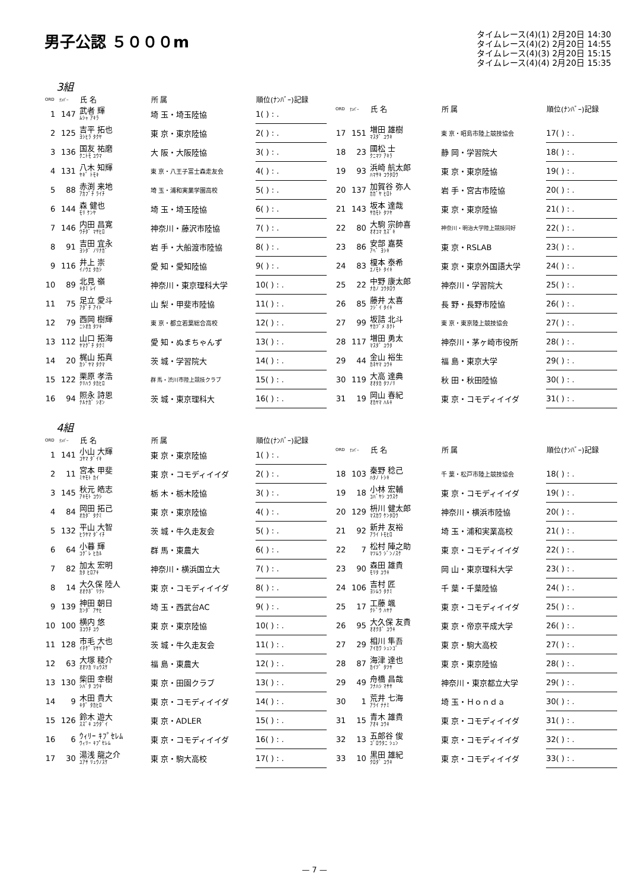男子公認 ５０００m
タイムレース(4)(1) 2月20日 14:30
タイムレース(4)(2) 2月20日 14:55
タイムレース(4)(3) 2月20日 15:15
タイムレース(4)(4) 2月20日 15:35
3組
| ORD | ﾅﾝﾊﾞｰ | 氏 名 | 所 属 | 順位(ﾅﾝﾊﾞｰ)記録 |
| --- | --- | --- | --- | --- |
| 1 | 147 | 武者 輝 ﾑｼｬ ｱｷﾗ | 埼 玉・埼玉陸協 | 1( ) : . |
| 2 | 125 | 吉平 拓也 ﾖｼﾋﾗ ﾀｸﾔ | 東 京・東京陸協 | 2( ) : . |
| 3 | 136 | 国友 祐磨 ｸﾆﾄﾓ ﾕｳﾏ | 大 阪・大阪陸協 | 3( ) : . |
| 4 | 131 | 八木 知輝 ﾔｷﾞ ﾄﾓｷ | 東 京・八王子富士森走友会 | 4( ) : . |
| 5 | 88 | 赤渕 来地 ｱｶﾌﾞﾁ ﾗｲﾁ | 埼 玉・浦和実業学園高校 | 5( ) : . |
| 6 | 144 | 森 健也 ﾓﾘ ｹﾝﾔ | 埼 玉・埼玉陸協 | 6( ) : . |
| 7 | 146 | 内田 昌寛 ｳﾁﾀﾞ ﾏｻﾋﾛ | 神奈川・藤沢市陸協 | 7( ) : . |
| 8 | 91 | 吉田 宜永 ﾖｼﾀﾞ ﾉﾘﾅｶﾞ | 岩 手・大船渡市陸協 | 8( ) : . |
| 9 | 116 | 井上 崇 ｲﾉｳｴ ﾀｶｼ | 愛 知・愛知陸協 | 9( ) : . |
| 10 | 89 | 北見 嶺 ｷﾀﾐ ﾚｲ | 神奈川・東京理科大学 | 10( ) : . |
| 11 | 75 | 足立 愛斗 ｱﾀﾞﾁ ｱｲﾄ | 山 梨・甲斐市陸協 | 11( ) : . |
| 12 | 79 | 西岡 樹輝 ﾆｼｵｶ ﾀﾂｷ | 東 京・都立若葉総合高校 | 12( ) : . |
| 13 | 112 | 山口 拓海 ﾔﾏｸﾞﾁ ﾀｸﾐ | 愛 知・ぬまちゃんず | 13( ) : . |
| 14 | 20 | 梶山 拓真 ｶｼﾞﾔﾏ ﾀｸﾏ | 茨 城・学習院大 | 14( ) : . |
| 15 | 122 | 栗原 孝浩 ｸﾘﾊﾗ ﾀｶﾋﾛ | 群 馬・渋川市陸上競技クラブ | 15( ) : . |
| 16 | 94 | 照永 詩恩 ﾃﾙﾅｶﾞ ｼｵﾝ | 茨 城・東京理科大 | 16( ) : . |
| ORD | ﾅﾝﾊﾞｰ | 氏 名 | 所 属 | 順位(ﾅﾝﾊﾞｰ)記録 |
| --- | --- | --- | --- | --- |
| 17 | 151 | 増田 雄樹 ﾏｽﾀﾞ ﾕｳｷ | 東 京・昭島市陸上競技協会 | 17( ) : . |
| 18 | 23 | 國松 士 ｸﾆﾏﾂ ｱｷﾗ | 静 岡・学習院大 | 18( ) : . |
| 19 | 93 | 浜崎 航太郎 ﾊﾏｻｷ ｺｳﾀﾛｳ | 東 京・東京陸協 | 19( ) : . |
| 20 | 137 | 加賀谷 弥人 ｶｶﾞﾔ ﾋﾛﾄ | 岩 手・宮古市陸協 | 20( ) : . |
| 21 | 143 | 坂本 達哉 ｻｶﾓﾄ ﾀﾂﾔ | 東 京・東京陸協 | 21( ) : . |
| 22 | 80 | 大駒 宗帥喜 ｵｵｺﾏ ｶｽﾞｷ | 神奈川・明治大学陸上競技同好 | 22( ) : . |
| 23 | 86 | 安部 嘉葵 ｱﾍﾞ ﾖｼｷ | 東 京・RSLAB | 23( ) : . |
| 24 | 83 | 榎本 泰希 ｴﾉﾓﾄ ﾀｲｷ | 東 京・東京外国語大学 | 24( ) : . |
| 25 | 22 | 中野 康太郎 ﾅｶﾉ ｺｳﾀﾛｳ | 神奈川・学習院大 | 25( ) : . |
| 26 | 85 | 藤井 太喜 ﾌｼﾞｲ ﾀｲｷ | 長 野・長野市陸協 | 26( ) : . |
| 27 | 99 | 坂詰 北斗 ｻｶﾂﾞﾒ ﾎｸﾄ | 東 京・東京陸上競技協会 | 27( ) : . |
| 28 | 117 | 増田 勇太 ﾏｽﾀﾞ ﾕｳﾀ | 神奈川・茅ヶ崎市役所 | 28( ) : . |
| 29 | 44 | 金山 裕生 ｶﾈﾔﾏ ﾕｳｷ | 福 島・東京大学 | 29( ) : . |
| 30 | 119 | 大高 達典 ｵｵﾀｶ ﾀﾂﾉﾘ | 秋 田・秋田陸協 | 30( ) : . |
| 31 | 19 | 岡山 春紀 ｵｶﾔﾏ ﾊﾙｷ | 東 京・コモディイイダ | 31( ) : . |
4組
| ORD | ﾅﾝﾊﾞｰ | 氏 名 | 所 属 | 順位(ﾅﾝﾊﾞｰ)記録 |
| --- | --- | --- | --- | --- |
| 1 | 141 | 小山 大輝 ｺﾔﾏ ﾀﾞｲｷ | 東 京・東京陸協 | 1( ) : . |
| 2 | 11 | 宮本 甲斐 ﾐﾔﾓﾄ ｶｲ | 東 京・コモディイイダ | 2( ) : . |
| 3 | 145 | 秋元 皓志 ｱｷﾓﾄ ｺｳｼ | 栃 木・栃木陸協 | 3( ) : . |
| 4 | 84 | 岡田 拓己 ｵｶﾀﾞ ﾀｸﾐ | 東 京・東京陸協 | 4( ) : . |
| 5 | 132 | 平山 大智 ﾋﾗﾔﾏ ﾀﾞｲﾁ | 茨 城・牛久走友会 | 5( ) : . |
| 6 | 64 | 小暮 輝 ｺｸﾞﾚ ﾋｶﾙ | 群 馬・東農大 | 6( ) : . |
| 7 | 82 | 加太 宏明 ｶﾀ ﾋﾛｱｷ | 神奈川・横浜国立大 | 7( ) : . |
| 8 | 14 | 大久保 陸人 ｵｵｸﾎﾞ ﾘｸﾄ | 東 京・コモディイイダ | 8( ) : . |
| 9 | 139 | 神田 朝日 ｶﾝﾀﾞ ｱｻﾋ | 埼 玉・西武台AC | 9( ) : . |
| 10 | 100 | 横内 悠 ﾖｺｳﾁ ﾕｳ | 東 京・東京陸協 | 10( ) : . |
| 11 | 128 | 市毛 大也 ｲﾁｹﾞ ﾏｻﾔ | 茨 城・牛久走友会 | 11( ) : . |
| 12 | 63 | 大塚 稜介 ｵｵﾂｶ ﾘｮｳｽｹ | 福 島・東農大 | 12( ) : . |
| 13 | 130 | 柴田 幸樹 ｼﾊﾞﾀ ｺｳｷ | 東 京・田園クラブ | 13( ) : . |
| 14 | 9 | 木田 貴大 ｷﾀﾞ ﾀｶﾋﾛ | 東 京・コモディイイダ | 14( ) : . |
| 15 | 126 | 鈴木 遊大 ｽｽﾞｷ ﾕｳﾀﾞｲ | 東 京・ADLER | 15( ) : . |
| 16 | 6 | ｳｨﾘｰ ｷﾌﾟｾﾚﾑ ｳｨﾘｰ ｷﾌﾟｾﾚﾑ | 東 京・コモディイイダ | 16( ) : . |
| 17 | 30 | 湯浅 龍之介 ﾕｱｻ ﾘｭｳﾉｽｹ | 東 京・駒大高校 | 17( ) : . |
| ORD | ﾅﾝﾊﾞｰ | 氏 名 | 所 属 | 順位(ﾅﾝﾊﾞｰ)記録 |
| --- | --- | --- | --- | --- |
| 18 | 103 | 秦野 稔己 ﾊﾀﾉ ﾄｼｷ | 千 葉・松戸市陸上競技協会 | 18( ) : . |
| 19 | 18 | 小林 宏輔 ｺﾊﾞﾔｼ ｺｳｽｹ | 東 京・コモディイイダ | 19( ) : . |
| 20 | 129 | 枡川 健太郎 ﾏｽｶﾜ ｹﾝﾀﾛｳ | 神奈川・横浜市陸協 | 20( ) : . |
| 21 | 92 | 新井 友裕 ｱﾗｲ ﾄﾓﾋﾛ | 埼 玉・浦和実業高校 | 21( ) : . |
| 22 | 7 | 松村 陣之助 ﾏﾂﾑﾗ ｼﾞﾝﾉｽｹ | 東 京・コモディイイダ | 22( ) : . |
| 23 | 90 | 森田 雄貴 ﾓﾘﾀ ﾕｳｷ | 岡 山・東京理科大学 | 23( ) : . |
| 24 | 106 | 吉村 匠 ﾖｼﾑﾗ ﾀｸﾐ | 千 葉・千葉陸協 | 24( ) : . |
| 25 | 17 | 工藤 颯 ｸﾄﾞｳ ﾊﾔﾃ | 東 京・コモディイイダ | 25( ) : . |
| 26 | 95 | 大久保 友貴 ｵｵｸﾎﾞ ﾕｳｷ | 東 京・帝京平成大学 | 26( ) : . |
| 27 | 29 | 相川 隼吾 ｱｲｶﾜ ｼｭﾝｺﾞ | 東 京・駒大高校 | 27( ) : . |
| 28 | 87 | 海津 達也 ｶｲﾂﾞ ﾀﾂﾔ | 東 京・東京陸協 | 28( ) : . |
| 29 | 49 | 舟橋 昌哉 ﾌﾅﾊｼ ﾏｻﾔ | 神奈川・東京都立大学 | 29( ) : . |
| 30 | 1 | 荒井 七海 ｱﾗｲ ﾅﾅﾐ | 埼 玉・Ｈｏｎｄａ | 30( ) : . |
| 31 | 15 | 青木 雄貴 ｱｵｷ ﾕｳｷ | 東 京・コモディイイダ | 31( ) : . |
| 32 | 13 | 五郎谷 俊 ｺﾞﾛｳﾀﾆ ｼｭﾝ | 東 京・コモディイイダ | 32( ) : . |
| 33 | 10 | 黒田 雄紀 ｸﾛﾀﾞ ﾕｳｷ | 東 京・コモディイイダ | 33( ) : . |
— 7 —